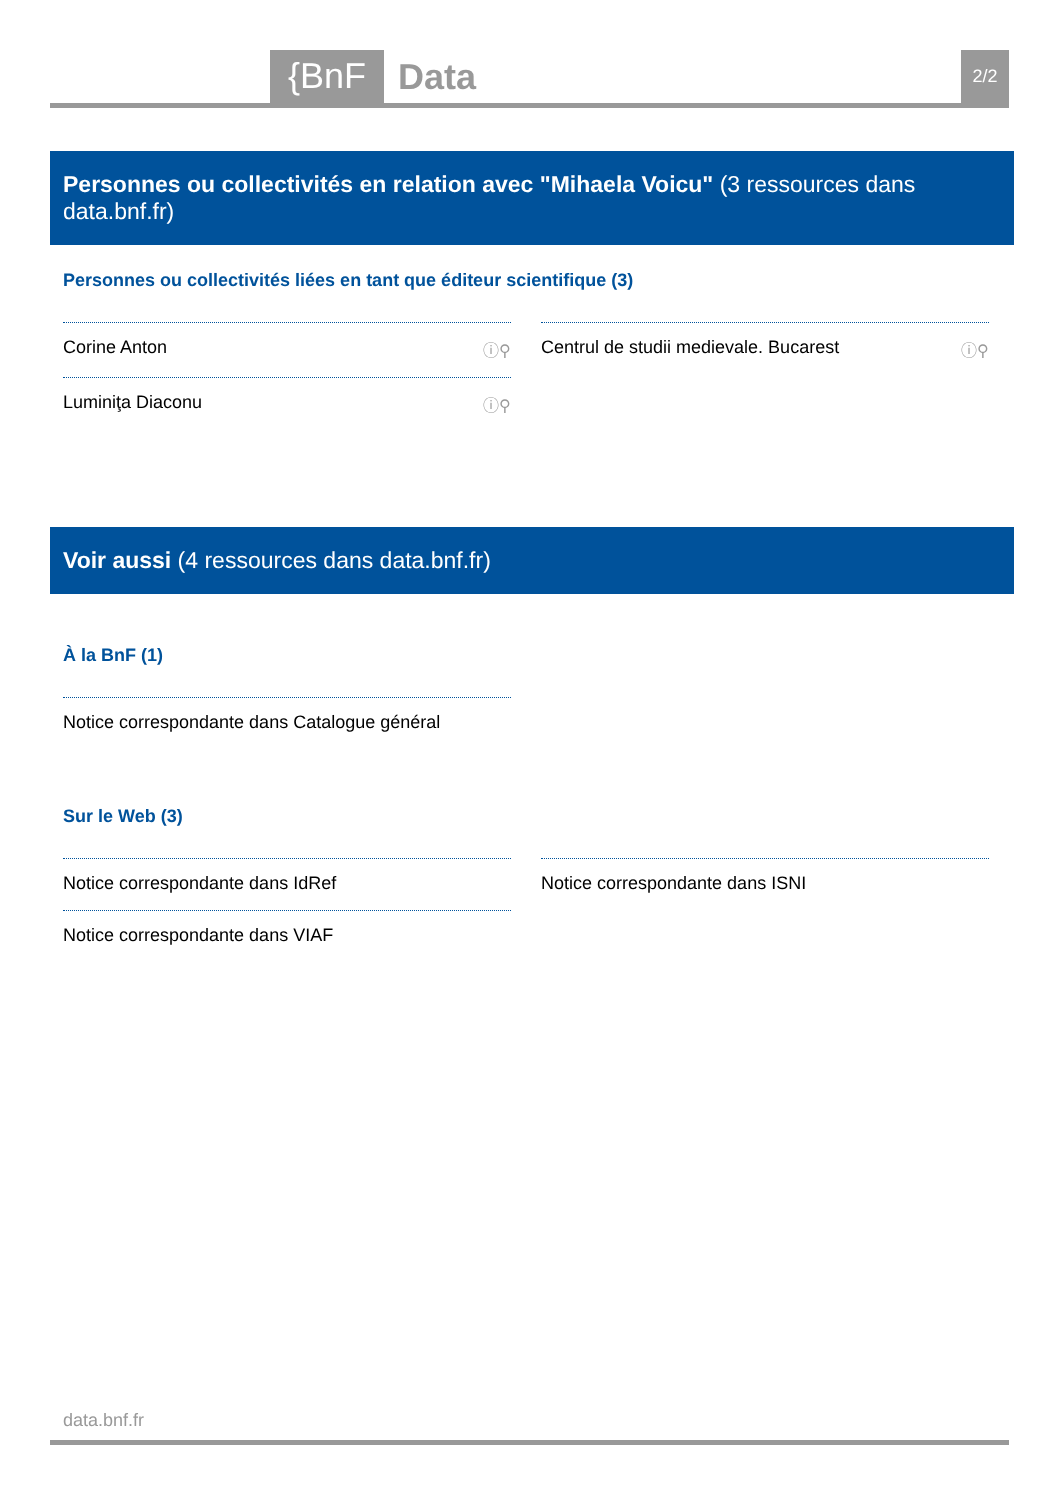{BnF Data 2/2
Personnes ou collectivités en relation avec "Mihaela Voicu" (3 ressources dans data.bnf.fr)
Personnes ou collectivités liées en tant que éditeur scientifique (3)
Corine Anton ⓘ⚲
Luminiţa Diaconu ⓘ⚲
Centrul de studii medievale. Bucarest ⓘ⚲
Voir aussi (4 ressources dans data.bnf.fr)
À la BnF (1)
Notice correspondante dans Catalogue général
Sur le Web (3)
Notice correspondante dans IdRef
Notice correspondante dans VIAF
Notice correspondante dans ISNI
data.bnf.fr